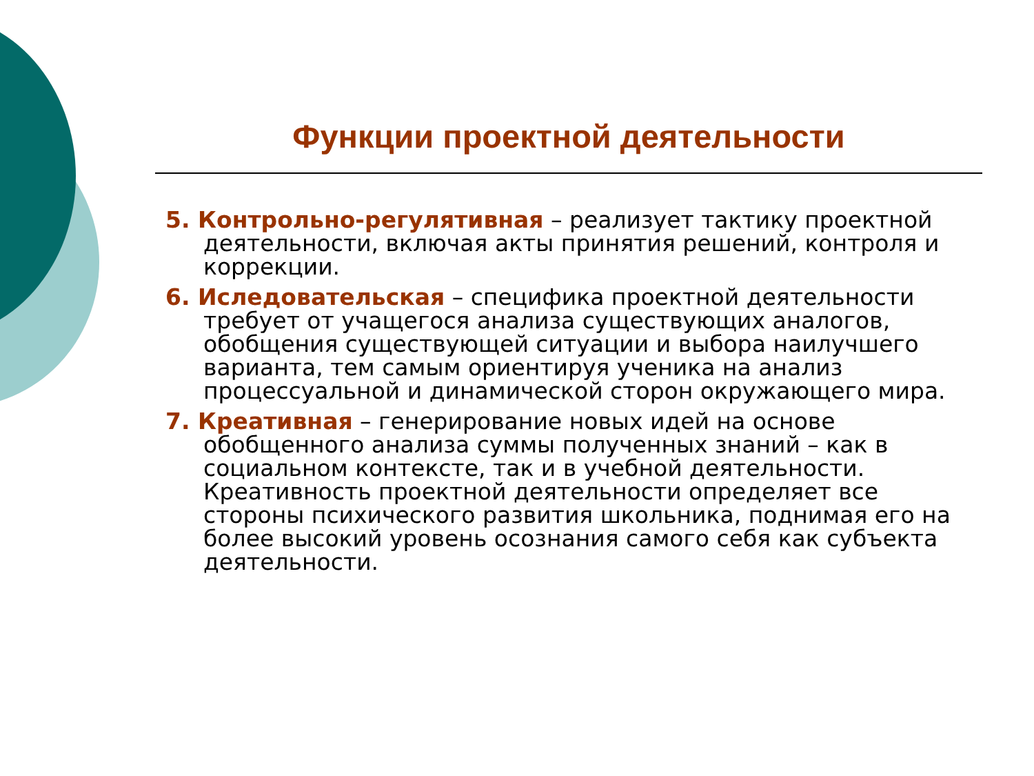Функции проектной деятельности
5. Контрольно-регулятивная – реализует тактику проектной деятельности, включая акты принятия решений, контроля и коррекции.
6. Иследовательская – специфика проектной деятельности требует от учащегося анализа существующих аналогов, обобщения существующей ситуации и выбора наилучшего варианта, тем самым ориентируя ученика на анализ процессуальной и динамической сторон окружающего мира.
7. Креативная – генерирование новых идей на основе обобщенного анализа суммы полученных знаний – как в социальном контексте, так и в учебной деятельности. Креативность проектной деятельности определяет все стороны психического развития школьника, поднимая его на более высокий уровень осознания самого себя как субъекта деятельности.